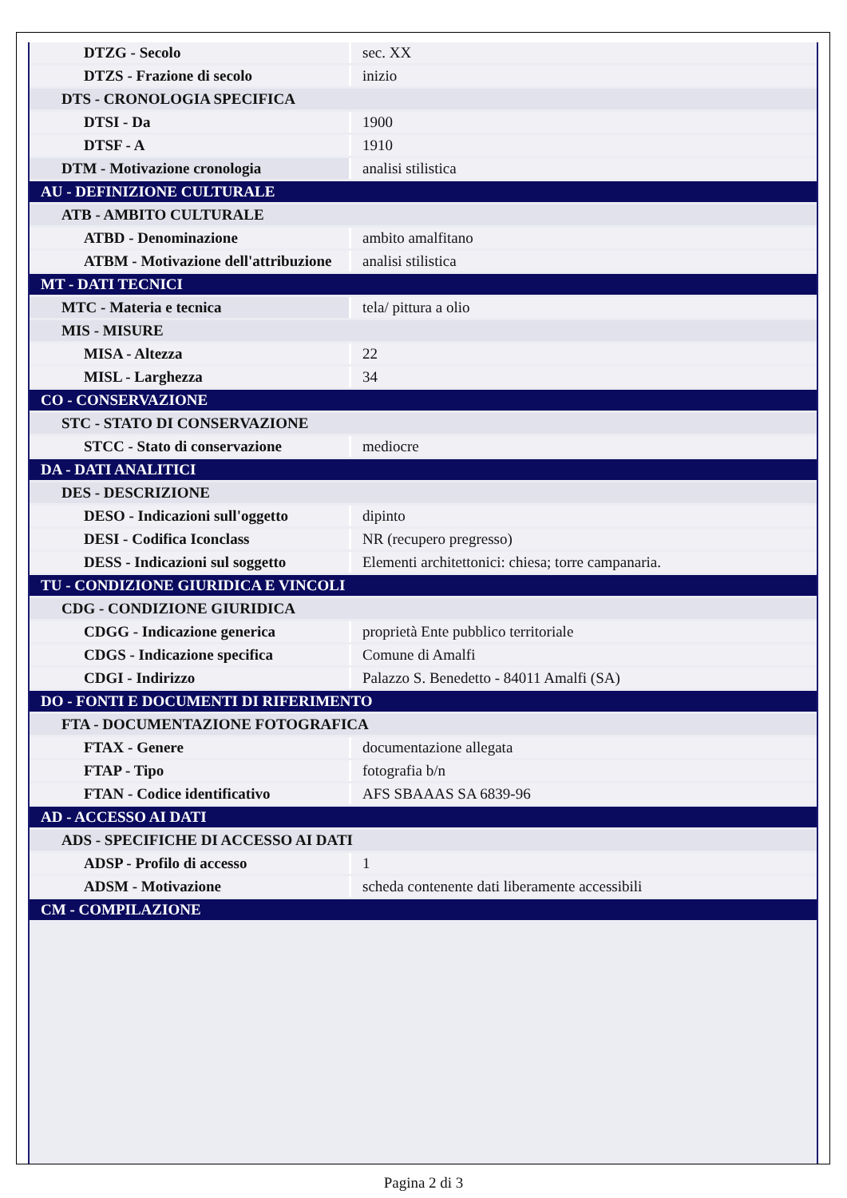| DTZG - Secolo | sec. XX |
| DTZS - Frazione di secolo | inizio |
| DTS - CRONOLOGIA SPECIFICA | |
| DTSI - Da | 1900 |
| DTSF - A | 1910 |
| DTM - Motivazione cronologia | analisi stilistica |
| AU - DEFINIZIONE CULTURALE | |
| ATB - AMBITO CULTURALE | |
| ATBD - Denominazione | ambito amalfitano |
| ATBM - Motivazione dell'attribuzione | analisi stilistica |
| MT - DATI TECNICI | |
| MTC - Materia e tecnica | tela/ pittura a olio |
| MIS - MISURE | |
| MISA - Altezza | 22 |
| MISL - Larghezza | 34 |
| CO - CONSERVAZIONE | |
| STC - STATO DI CONSERVAZIONE | |
| STCC - Stato di conservazione | mediocre |
| DA - DATI ANALITICI | |
| DES - DESCRIZIONE | |
| DESO - Indicazioni sull'oggetto | dipinto |
| DESI - Codifica Iconclass | NR (recupero pregresso) |
| DESS - Indicazioni sul soggetto | Elementi architettonici: chiesa; torre campanaria. |
| TU - CONDIZIONE GIURIDICA E VINCOLI | |
| CDG - CONDIZIONE GIURIDICA | |
| CDGG - Indicazione generica | proprietà Ente pubblico territoriale |
| CDGS - Indicazione specifica | Comune di Amalfi |
| CDGI - Indirizzo | Palazzo S. Benedetto - 84011 Amalfi (SA) |
| DO - FONTI E DOCUMENTI DI RIFERIMENTO | |
| FTA - DOCUMENTAZIONE FOTOGRAFICA | |
| FTAX - Genere | documentazione allegata |
| FTAP - Tipo | fotografia b/n |
| FTAN - Codice identificativo | AFS SBAAAS SA 6839-96 |
| AD - ACCESSO AI DATI | |
| ADS - SPECIFICHE DI ACCESSO AI DATI | |
| ADSP - Profilo di accesso | 1 |
| ADSM - Motivazione | scheda contenente dati liberamente accessibili |
| CM - COMPILAZIONE | |
Pagina 2 di 3